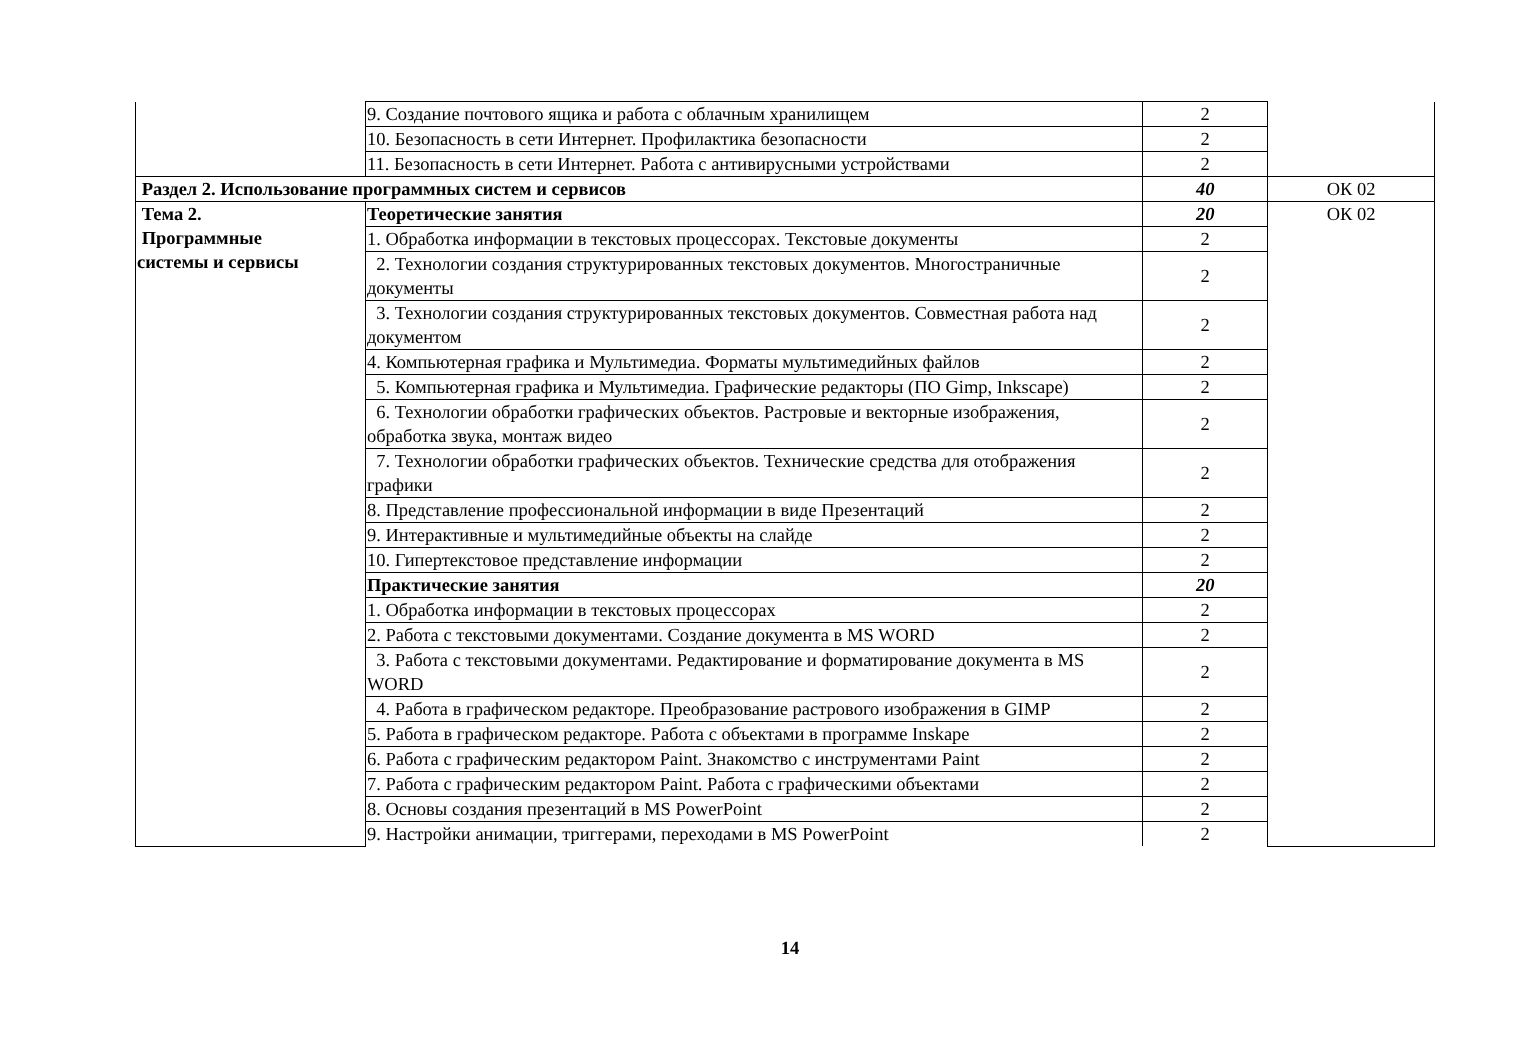| | 9. Создание почтового ящика и работа с облачным хранилищем | 2 | |
| | 10. Безопасность в сети Интернет. Профилактика безопасности | 2 | |
| | 11. Безопасность в сети Интернет. Работа с антивирусными устройствами | 2 | |
| Раздел 2. Использование программных систем и сервисов | | 40 | ОК 02 |
| Тема 2. Программные системы и сервисы | Теоретические занятия | 20 | ОК 02 |
| | 1. Обработка информации в текстовых процессорах. Текстовые документы | 2 | |
| | 2. Технологии создания структурированных текстовых документов. Многостраничные документы | 2 | |
| | 3. Технологии создания структурированных текстовых документов. Совместная работа над документом | 2 | |
| | 4. Компьютерная графика и Мультимедиа. Форматы мультимедийных файлов | 2 | |
| | 5. Компьютерная графика и Мультимедиа. Графические редакторы (ПО Gimp, Inkscape) | 2 | |
| | 6. Технологии обработки графических объектов. Растровые и векторные изображения, обработка звука, монтаж видео | 2 | |
| | 7. Технологии обработки графических объектов. Технические средства для отображения графики | 2 | |
| | 8. Представление профессиональной информации в виде Презентаций | 2 | |
| | 9. Интерактивные и мультимедийные объекты на слайде | 2 | |
| | 10. Гипертекстовое представление информации | 2 | |
| | Практические занятия | 20 | |
| | 1. Обработка информации в текстовых процессорах | 2 | |
| | 2. Работа с текстовыми документами. Создание документа в MS WORD | 2 | |
| | 3. Работа с текстовыми документами. Редактирование и форматирование документа в MS WORD | 2 | |
| | 4. Работа в графическом редакторе. Преобразование растрового изображения в GIMP | 2 | |
| | 5. Работа в графическом редакторе. Работа с объектами в программе Inskape | 2 | |
| | 6. Работа с графическим редактором Paint. Знакомство с инструментами Paint | 2 | |
| | 7. Работа с графическим редактором Paint. Работа с графическими объектами | 2 | |
| | 8. Основы создания презентаций в MS PowerPoint | 2 | |
| | 9. Настройки анимации, триггерами, переходами в MS PowerPoint | 2 | |
14